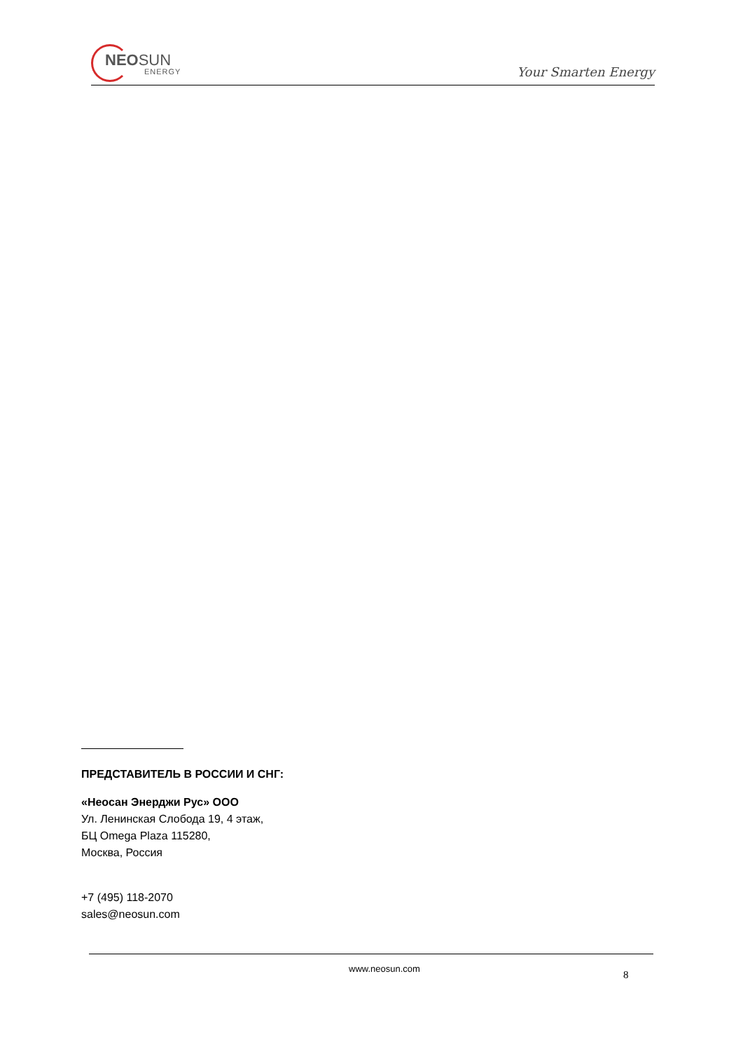NEOSUN
ENERGY
Your Smarten Energy
ПРЕДСТАВИТЕЛЬ В РОССИИ И СНГ:
«Неосан Энерджи Рус» ООО
Ул. Ленинская Слобода 19, 4 этаж,
БЦ Omega Plaza 115280,
Москва, Россия
+7 (495) 118-2070
sales@neosun.com
www.neosun.com
8